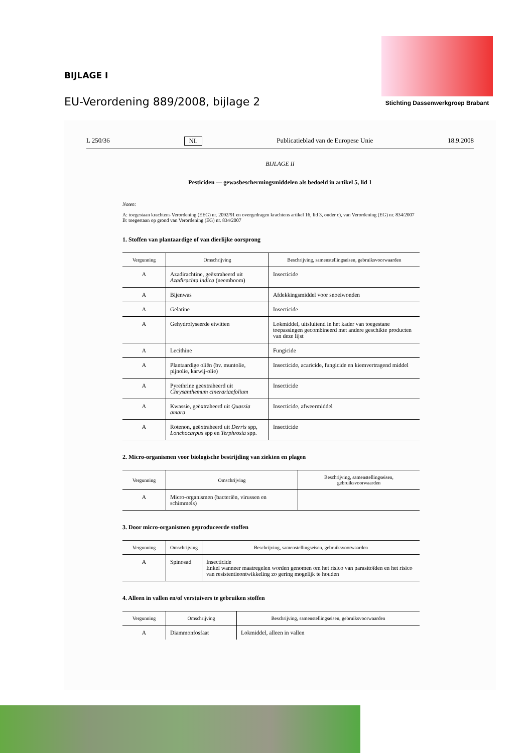BIJLAGE I
EU-Verordening 889/2008, bijlage 2
Stichting Dassenwerkgroep Brabant
L 250/36 NL Publicatieblad van de Europese Unie 18.9.2008
BIJLAGE II
Pesticiden — gewasbeschermingsmiddelen als bedoeld in artikel 5, lid 1
Noten:
A: toegestaan krachtens Verordening (EEG) nr. 2092/91 en overgedragen krachtens artikel 16, lid 3, onder c), van Verordening (EG) nr. 834/2007
B: toegestaan op grond van Verordening (EG) nr. 834/2007
1. Stoffen van plantaardige of van dierlijke oorsprong
| Vergunning | Omschrijving | Beschrijving, samenstellingseisen, gebruiksvoorwaarden |
| --- | --- | --- |
| A | Azadirachtine, geëxtraheerd uit Azadirachta indica (neemboom) | Insecticide |
| A | Bijenwas | Afdekkingsmiddel voor snoeiwonden |
| A | Gelatine | Insecticide |
| A | Gehydrolyseerde eiwitten | Lokmiddel, uitsluitend in het kader van toegestane toepassingen gecombineerd met andere geschikte producten van deze lijst |
| A | Lecithine | Fungicide |
| A | Plantaardige oliën (bv. muntolie, pijnolie, karwij-olie) | Insecticide, acaricide, fungicide en kiemvertragend middel |
| A | Pyrethrine geëxtraheerd uit Chrysanthemum cinerariaefolium | Insecticide |
| A | Kwassie, geëxtraheerd uit Quassia amara | Insecticide, afweermiddel |
| A | Rotenon, geëxtraheerd uit Derris spp, Lonchocarpus spp en Terphrosia spp. | Insecticide |
2. Micro-organismen voor biologische bestrijding van ziekten en plagen
| Vergunning | Omschrijving | Beschrijving, samenstellingseisen, gebruiksvoorwaarden |
| --- | --- | --- |
| A | Micro-organismen (bacteriën, virussen en schimmels) | |
3. Door micro-organismen geproduceerde stoffen
| Vergunning | Omschrijving | Beschrijving, samenstellingseisen, gebruiksvoorwaarden |
| --- | --- | --- |
| A | Spinosad | Insecticide Enkel wanneer maatregelen worden genomen om het risico van parasitoïden en het risico van resistentieontwikkeling zo gering mogelijk te houden |
4. Alleen in vallen en/of verstuivers te gebruiken stoffen
| Vergunning | Omschrijving | Beschrijving, samenstellingseisen, gebruiksvoorwaarden |
| --- | --- | --- |
| A | Diammonfosfaat | Lokmiddel, alleen in vallen |